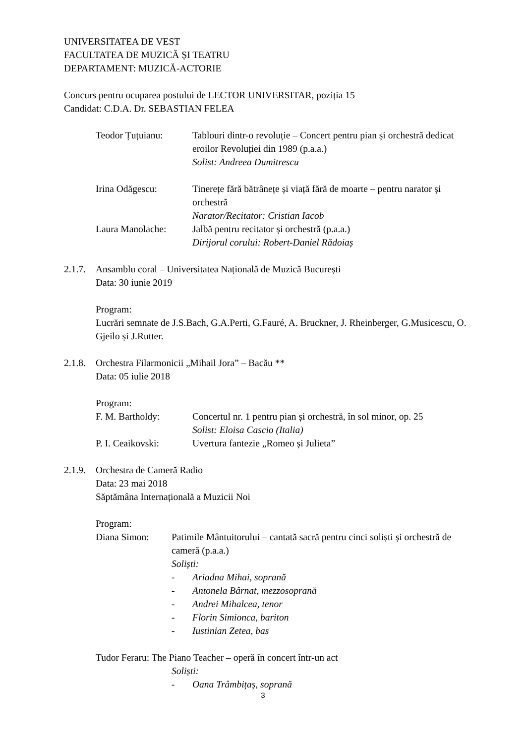UNIVERSITATEA DE VEST
FACULTATEA DE MUZICĂ ȘI TEATRU
DEPARTAMENT: MUZICĂ-ACTORIE
Concurs pentru ocuparea postului de LECTOR UNIVERSITAR, poziția 15
Candidat: C.D.A. Dr. SEBASTIAN FELEA
Teodor Țuțuianu: Tablouri dintr-o revoluție – Concert pentru pian și orchestră dedicat eroilor Revoluției din 1989 (p.a.a.)
Solist: Andreea Dumitrescu
Irina Odăgescu: Tinerețe fără bătrânețe și viață fără de moarte – pentru narator și orchestră
Narator/Recitator: Cristian Iacob
Laura Manolache: Jalbă pentru recitator și orchestră (p.a.a.)
Dirijorul corului: Robert-Daniel Rădoiaș
2.1.7.
Ansamblu coral – Universitatea Națională de Muzică București
Data: 30 iunie 2019
Program:
Lucrări semnate de J.S.Bach, G.A.Perti, G.Fauré, A. Bruckner, J. Rheinberger, G.Musicescu, O. Gjeilo și J.Rutter.
2.1.8.
Orchestra Filarmonicii „Mihail Jora” – Bacău **
Data: 05 iulie 2018
Program:
F. M. Bartholdy: Concertul nr. 1 pentru pian și orchestră, în sol minor, op. 25
Solist: Eloisa Cascio (Italia)
P. I. Ceaikovski:
Uvertura fantezie „Romeo și Julieta”
2.1.9.
Orchestra de Cameră Radio
Data: 23 mai 2018
Săptămâna Internațională a Muzicii Noi
Program:
Diana Simon: Patimile Mântuitorului – cantată sacră pentru cinci soliști și orchestră de cameră (p.a.a.)
Soliști:
- Ariadna Mihai, soprană
- Antonela Bârnat, mezzosoprană
- Andrei Mihalcea, tenor
- Florin Simionca, bariton
- Iustinian Zetea, bas
Tudor Feraru: The Piano Teacher – operă în concert într-un act
Soliști:
- Oana Trâmbițaș, soprană
3